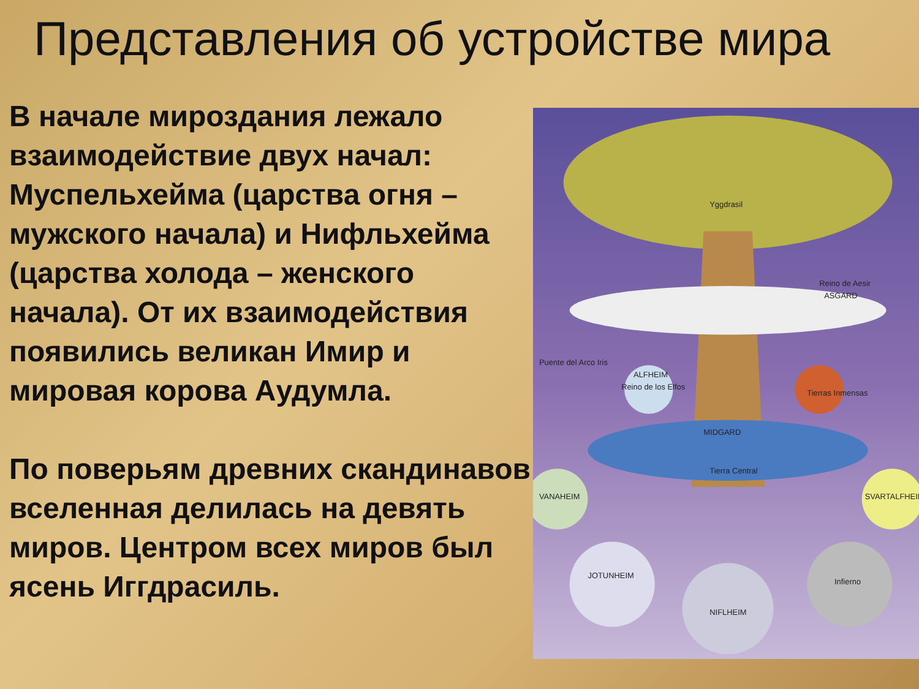Представления об устройстве мира
В начале мироздания лежало взаимодействие двух начал: Муспельхейма (царства огня – мужского начала) и Нифльхейма (царства холода – женского начала). От их взаимодействия появились великан Имир и мировая корова Аудумла.
По поверьям древних скандинавов вселенная делилась на девять миров. Центром всех миров был ясень Иггдрасиль.
Yggdrasil
Reino de Aesir
ASGARD
Puente del Arco Iris
ALFHEIM
Reino de los Elfos
Tierras Inmensas
MIDGARD
Tierra Central
VANAHEIM
SVARTALFHEIM
JOTUNHEIM
NIFLHEIM
Infierno